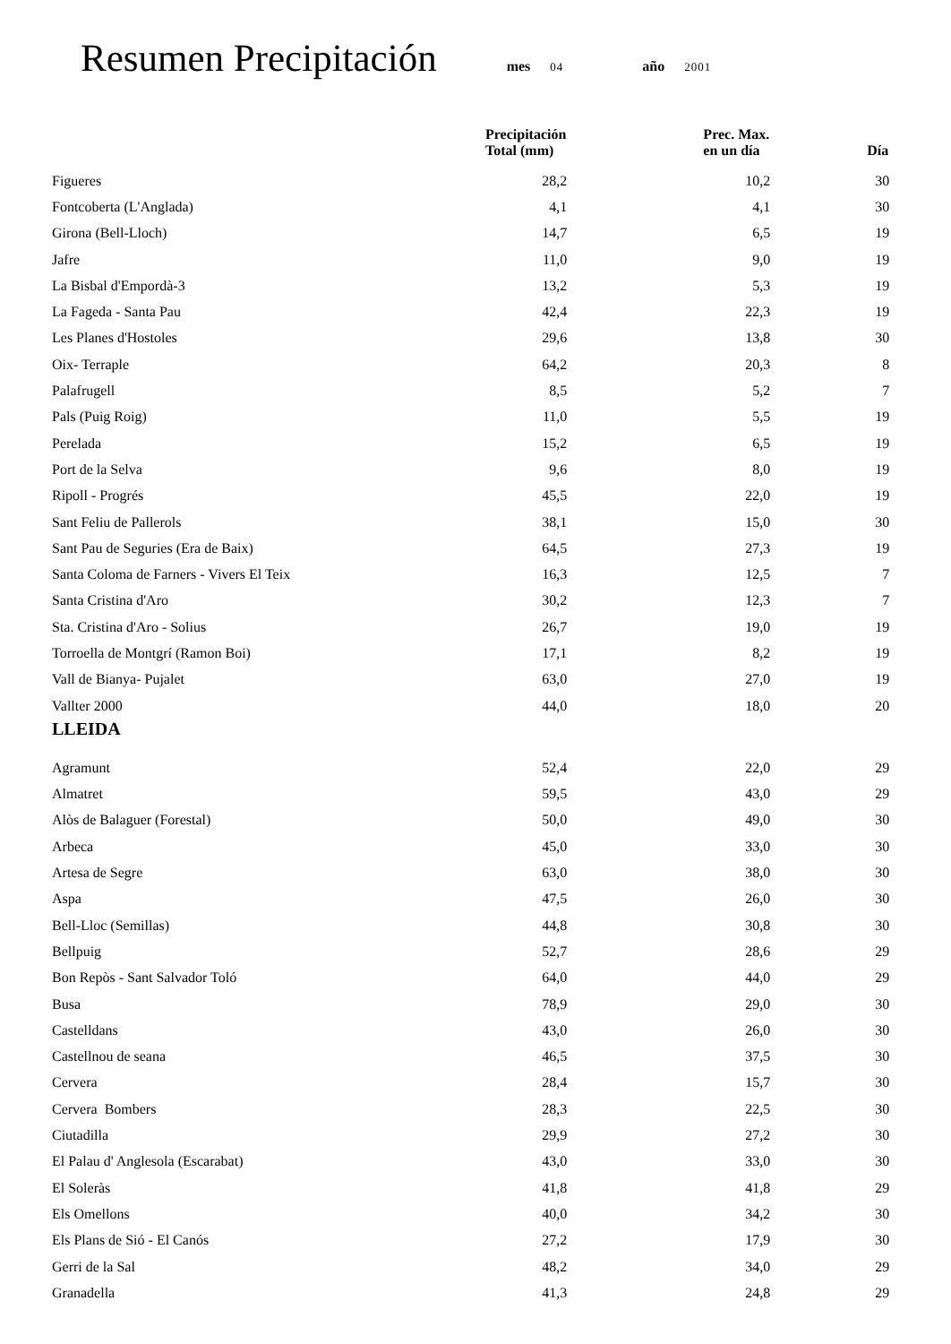Resumen Precipitación mes 04 año 2001
| | Precipitación Total (mm) | Prec. Max. en un día | Día |
| --- | --- | --- | --- |
| Figueres | 28,2 | 10,2 | 30 |
| Fontcoberta (L'Anglada) | 4,1 | 4,1 | 30 |
| Girona (Bell-Lloch) | 14,7 | 6,5 | 19 |
| Jafre | 11,0 | 9,0 | 19 |
| La Bisbal d'Empordà-3 | 13,2 | 5,3 | 19 |
| La Fageda - Santa Pau | 42,4 | 22,3 | 19 |
| Les Planes d'Hostoles | 29,6 | 13,8 | 30 |
| Oix- Terraple | 64,2 | 20,3 | 8 |
| Palafrugell | 8,5 | 5,2 | 7 |
| Pals (Puig Roig) | 11,0 | 5,5 | 19 |
| Perelada | 15,2 | 6,5 | 19 |
| Port de la Selva | 9,6 | 8,0 | 19 |
| Ripoll - Progrés | 45,5 | 22,0 | 19 |
| Sant Feliu de Pallerols | 38,1 | 15,0 | 30 |
| Sant Pau de Seguries (Era de Baix) | 64,5 | 27,3 | 19 |
| Santa Coloma de Farners - Vivers El Teix | 16,3 | 12,5 | 7 |
| Santa Cristina d'Aro | 30,2 | 12,3 | 7 |
| Sta. Cristina d'Aro - Solius | 26,7 | 19,0 | 19 |
| Torroella de Montgrí (Ramon Boi) | 17,1 | 8,2 | 19 |
| Vall de Bianya- Pujalet | 63,0 | 27,0 | 19 |
| Vallter 2000 | 44,0 | 18,0 | 20 |
| LLEIDA | | | |
| Agramunt | 52,4 | 22,0 | 29 |
| Almatret | 59,5 | 43,0 | 29 |
| Alòs de Balaguer (Forestal) | 50,0 | 49,0 | 30 |
| Arbeca | 45,0 | 33,0 | 30 |
| Artesa de Segre | 63,0 | 38,0 | 30 |
| Aspa | 47,5 | 26,0 | 30 |
| Bell-Lloc (Semillas) | 44,8 | 30,8 | 30 |
| Bellpuig | 52,7 | 28,6 | 29 |
| Bon Repòs - Sant Salvador Toló | 64,0 | 44,0 | 29 |
| Busa | 78,9 | 29,0 | 30 |
| Castelldans | 43,0 | 26,0 | 30 |
| Castellnou de seana | 46,5 | 37,5 | 30 |
| Cervera | 28,4 | 15,7 | 30 |
| Cervera Bombers | 28,3 | 22,5 | 30 |
| Ciutadilla | 29,9 | 27,2 | 30 |
| El Palau d' Anglesola (Escarabat) | 43,0 | 33,0 | 30 |
| El Soleràs | 41,8 | 41,8 | 29 |
| Els Omellons | 40,0 | 34,2 | 30 |
| Els Plans de Sió - El Canós | 27,2 | 17,9 | 30 |
| Gerri de la Sal | 48,2 | 34,0 | 29 |
| Granadella | 41,3 | 24,8 | 29 |